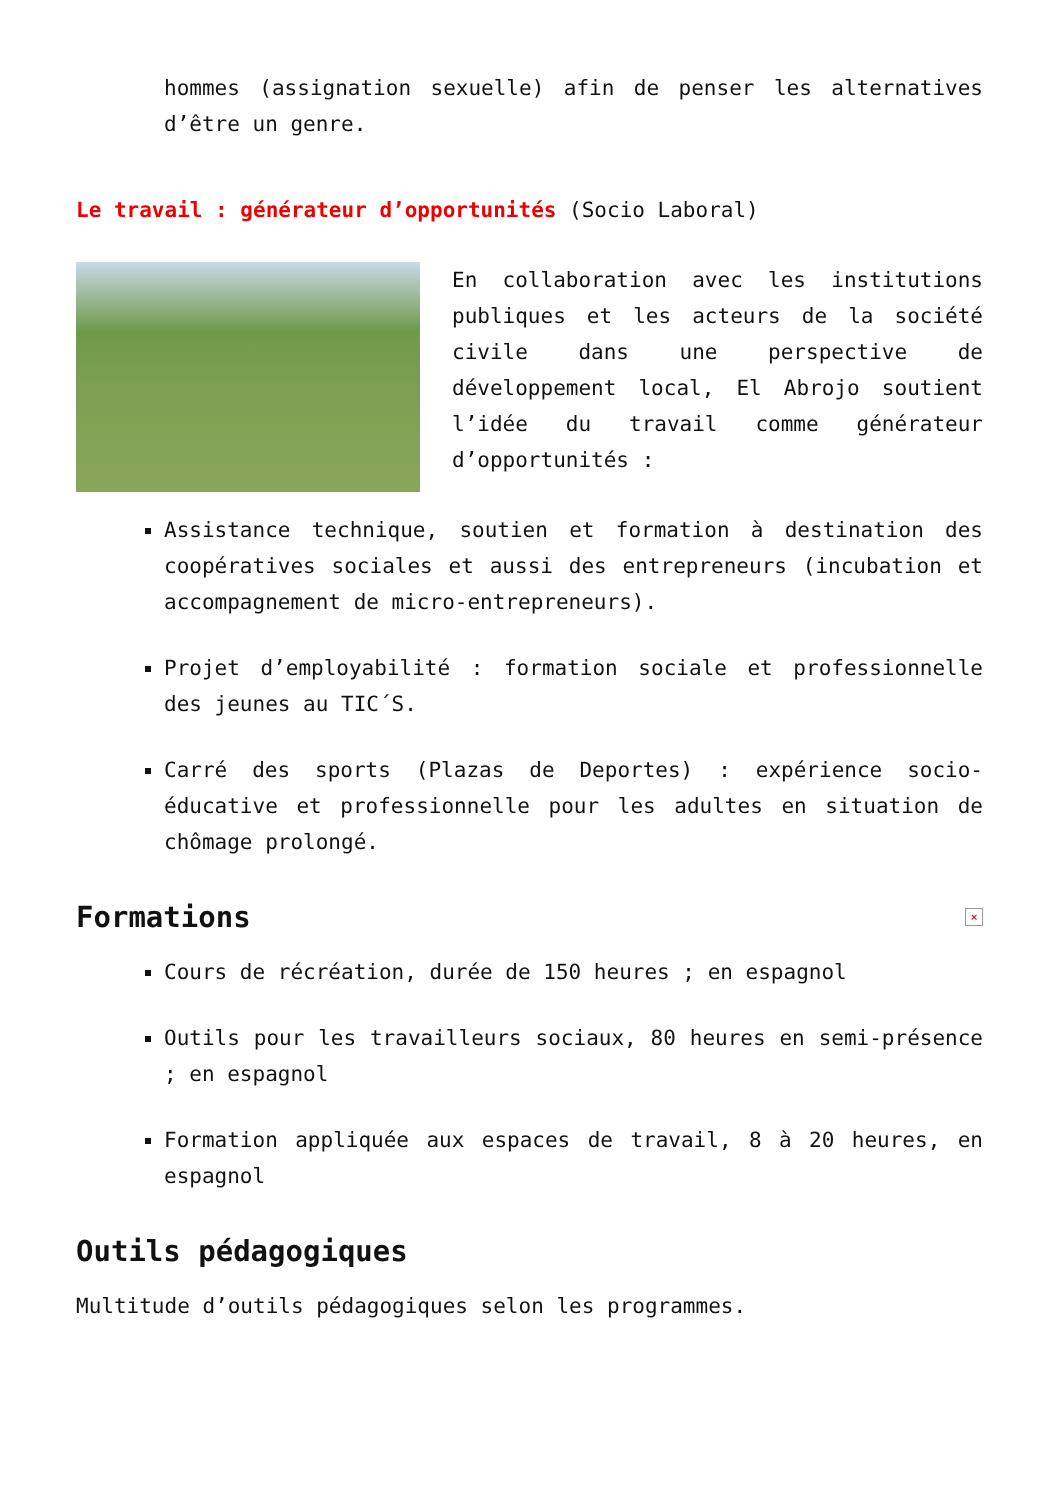hommes (assignation sexuelle) afin de penser les alternatives d’être un genre.
Le travail : générateur d’opportunités (Socio Laboral)
En collaboration avec les institutions publiques et les acteurs de la société civile dans une perspective de développement local, El Abrojo soutient l’idée du travail comme générateur d’opportunités :
Assistance technique, soutien et formation à destination des coopératives sociales et aussi des entrepreneurs (incubation et accompagnement de micro-entrepreneurs).
Projet d’employabilité : formation sociale et professionnelle des jeunes au TIC´S.
Carré des sports (Plazas de Deportes) : expérience socio-éducative et professionnelle pour les adultes en situation de chômage prolongé.
Formations ×
Cours de récréation, durée de 150 heures ; en espagnol
Outils pour les travailleurs sociaux, 80 heures en semi-présence ; en espagnol
Formation appliquée aux espaces de travail, 8 à 20 heures, en espagnol
Outils pédagogiques
Multitude d’outils pédagogiques selon les programmes.